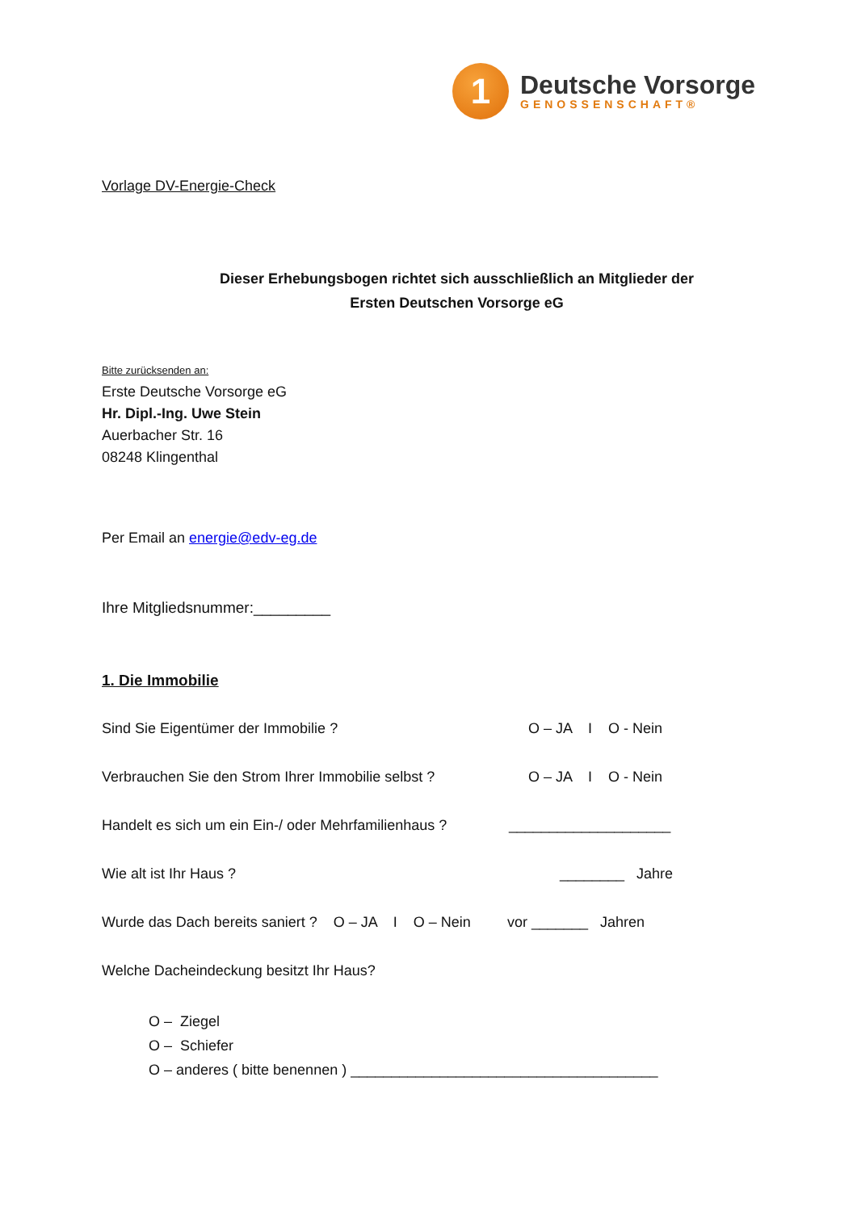1
Deutsche Vorsorge
GENOSSENSCHAFT®
Vorlage DV-Energie-Check
Dieser Erhebungsbogen richtet sich ausschließlich an Mitglieder der
Ersten Deutschen Vorsorge eG
Bitte zurücksenden an:
Erste Deutsche Vorsorge eG
Hr. Dipl.-Ing. Uwe Stein
Auerbacher Str. 16
08248 Klingenthal
Per Email an energie@edv-eg.de
Ihre Mitgliedsnummer:_________
1. Die Immobilie
Sind Sie Eigentümer der Immobilie ? O – JA I O - Nein
Verbrauchen Sie den Strom Ihrer Immobilie selbst ? O – JA I O - Nein
Handelt es sich um ein Ein-/ oder Mehrfamilienhaus ? ____________________
Wie alt ist Ihr Haus ? ________ Jahre
Wurde das Dach bereits saniert ? O – JA I O – Nein vor _______ Jahren
Welche Dacheindeckung besitzt Ihr Haus?
O – Ziegel
O – Schiefer
O – anderes ( bitte benennen ) ______________________________________